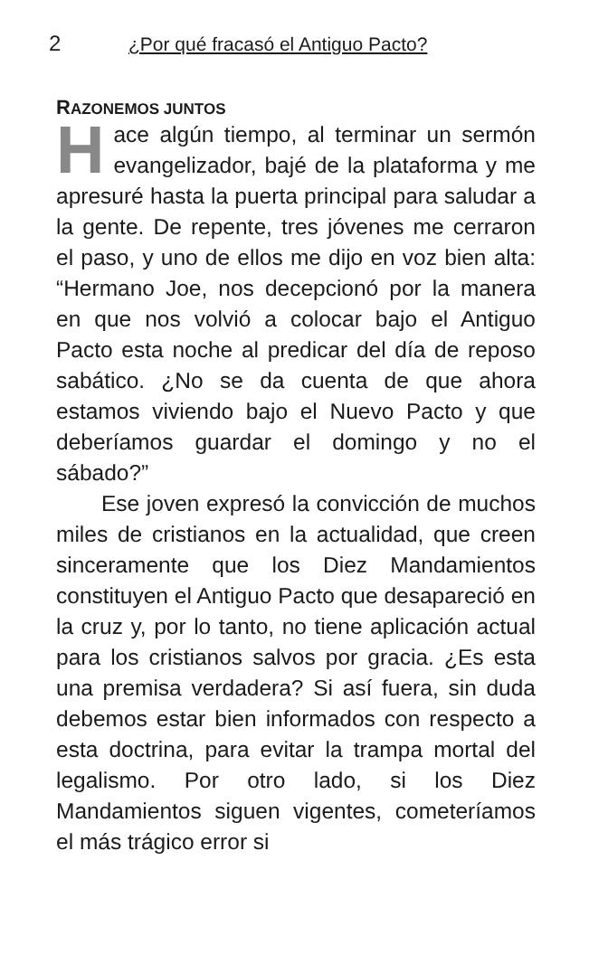2 ¿Por qué fracasó el Antiguo Pacto?
RAZONEMOS JUNTOS
Hace algún tiempo, al terminar un sermón evangelizador, bajé de la plataforma y me apresuré hasta la puerta principal para saludar a la gente. De repente, tres jóvenes me cerraron el paso, y uno de ellos me dijo en voz bien alta: “Hermano Joe, nos decepcionó por la manera en que nos volvió a colocar bajo el Antiguo Pacto esta noche al predicar del día de reposo sabático. ¿No se da cuenta de que ahora estamos viviendo bajo el Nuevo Pacto y que deberíamos guardar el domingo y no el sábado?”
Ese joven expresó la convicción de muchos miles de cristianos en la actualidad, que creen sinceramente que los Diez Mandamientos constituyen el Antiguo Pacto que desapareció en la cruz y, por lo tanto, no tiene aplicación actual para los cristianos salvos por gracia. ¿Es esta una premisa verdadera? Si así fuera, sin duda debemos estar bien informados con respecto a esta doctrina, para evitar la trampa mortal del legalismo. Por otro lado, si los Diez Mandamientos siguen vigentes, cometeríamos el más trágico error si